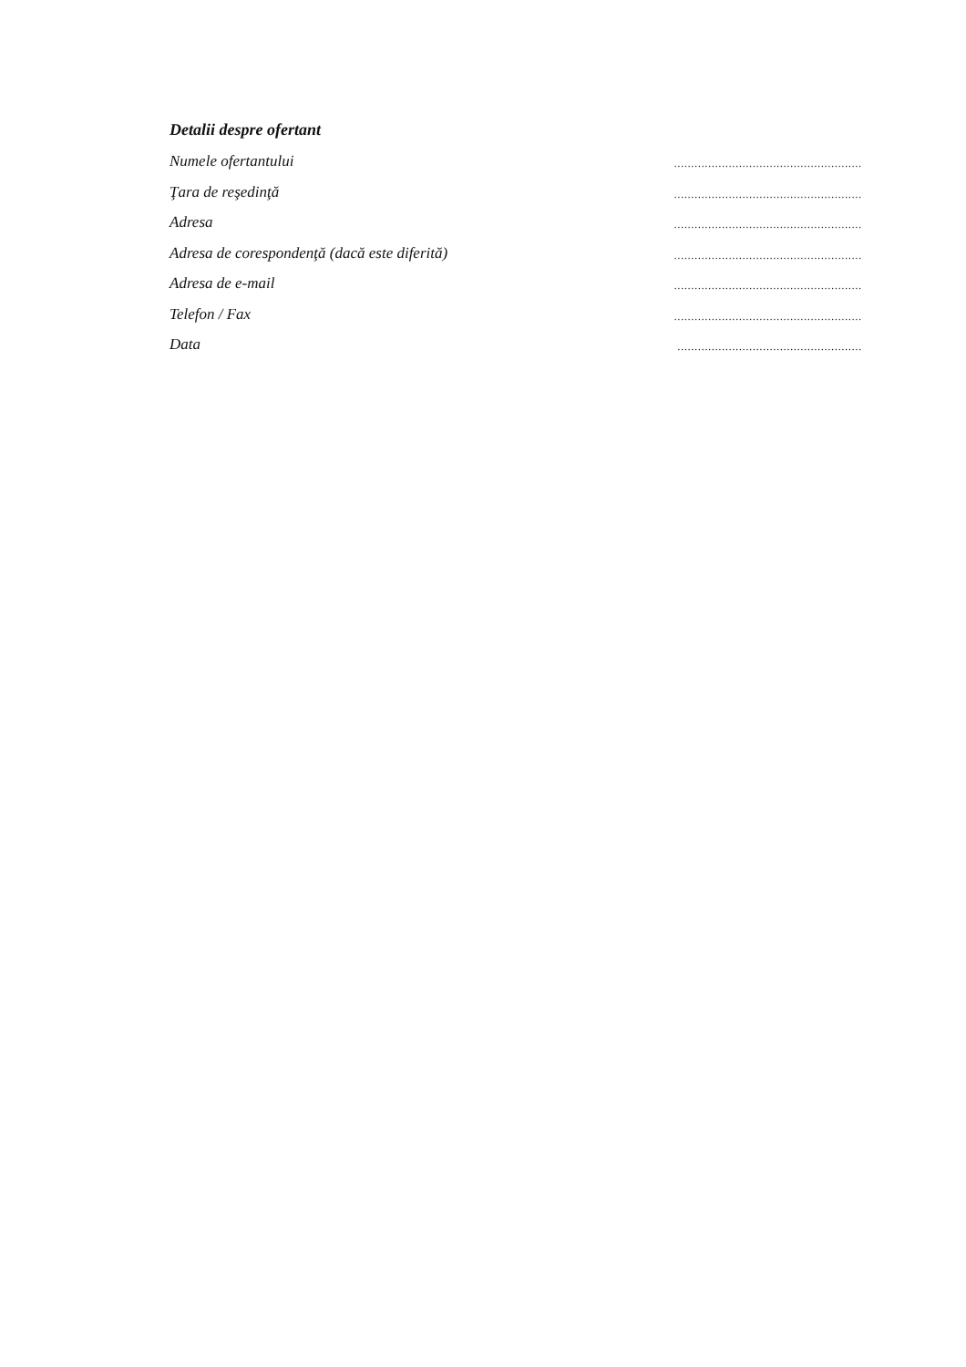Detalii despre ofertant
Numele ofertantului.......................................................
Ţara de reşedinţă.......................................................
Adresa.......................................................
Adresa de corespondenţă (dacă este diferită).......................................................
Adresa de e-mail.......................................................
Telefon / Fax.......................................................
Data......................................................